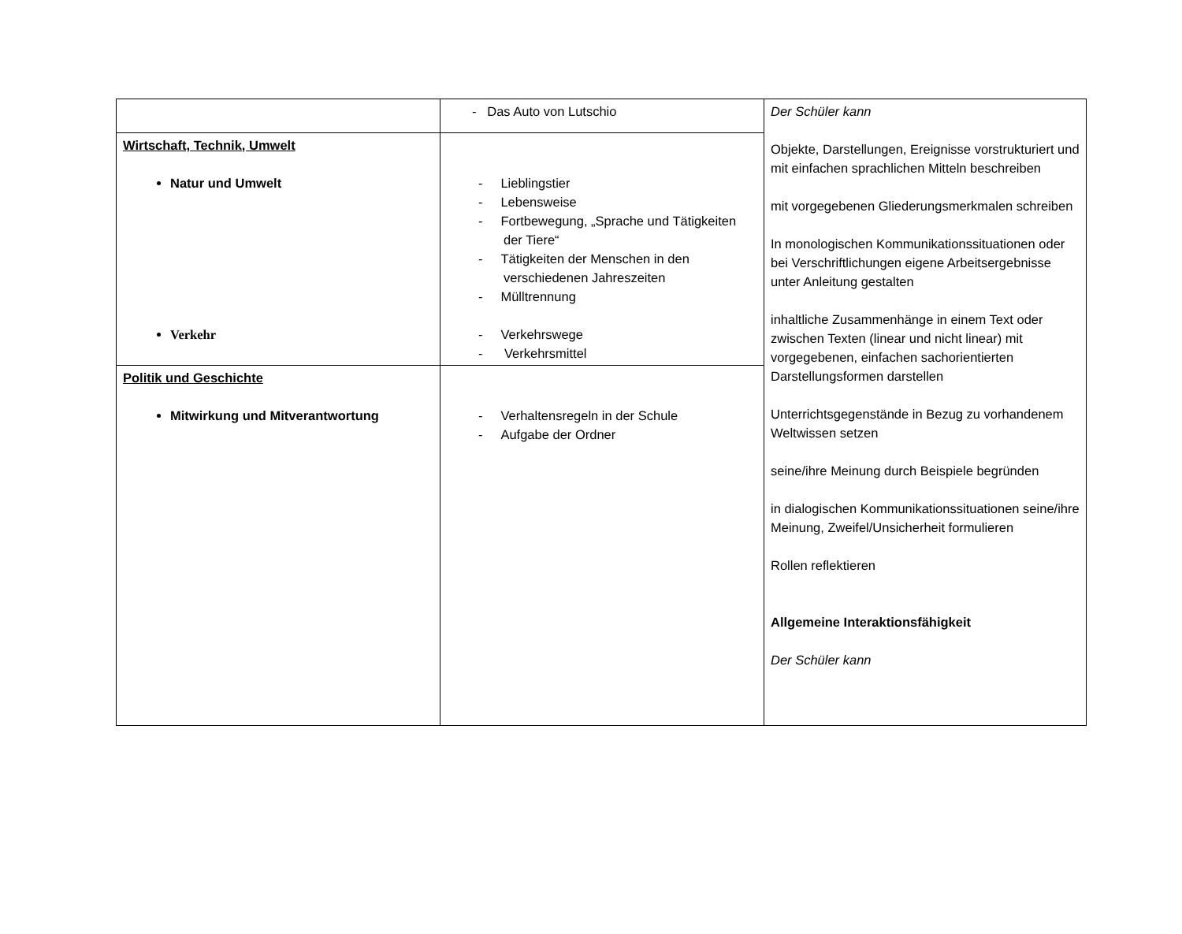| | - Das Auto von Lutschio | Der Schüler kann Objekte, Darstellungen, Ereignisse vorstrukturiert und mit einfachen sprachlichen Mitteln beschreiben mit vorgegebenen Gliederungsmerkmalen schreiben In monologischen Kommunikationssituationen oder bei Verschriftlichungen eigene Arbeitsergebnisse unter Anleitung gestalten inhaltliche Zusammenhänge in einem Text oder zwischen Texten (linear und nicht linear) mit vorgegebenen, einfachen sachorientierten Darstellungsformen darstellen Unterrichtsgegenstände in Bezug zu vorhandenem Weltwissen setzen seine/ihre Meinung durch Beispiele begründen in dialogischen Kommunikationssituationen seine/ihre Meinung, Zweifel/Unsicherheit formulieren Rollen reflektieren Allgemeine Interaktionsfähigkeit Der Schüler kann |
| Wirtschaft, Technik, Umwelt Natur und Umwelt Verkehr | - Lieblingstier - Lebensweise - Fortbewegung, „Sprache und Tätigkeiten der Tiere“ - Tätigkeiten der Menschen in den verschiedenen Jahreszeiten - Mülltrennung - Verkehrswege - Verkehrsmittel | |
| Politik und Geschichte Mitwirkung und Mitverantwortung | - Verhaltensregeln in der Schule - Aufgabe der Ordner | |